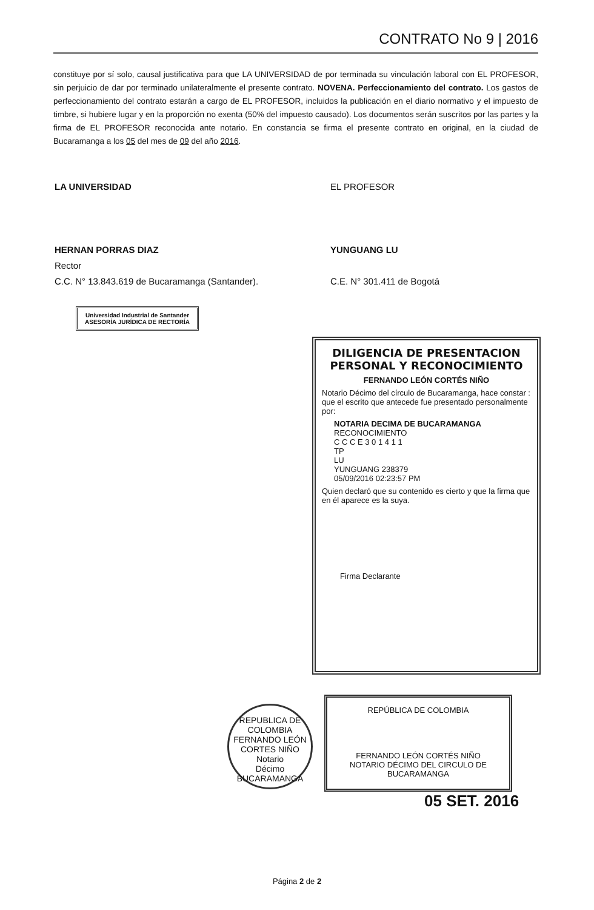CONTRATO No 9 | 2016
constituye por sí solo, causal justificativa para que LA UNIVERSIDAD de por terminada su vinculación laboral con EL PROFESOR, sin perjuicio de dar por terminado unilateralmente el presente contrato. NOVENA. Perfeccionamiento del contrato. Los gastos de perfeccionamiento del contrato estarán a cargo de EL PROFESOR, incluidos la publicación en el diario normativo y el impuesto de timbre, si hubiere lugar y en la proporción no exenta (50% del impuesto causado). Los documentos serán suscritos por las partes y la firma de EL PROFESOR reconocida ante notario. En constancia se firma el presente contrato en original, en la ciudad de Bucaramanga a los 05 del mes de 09 del año 2016.
LA UNIVERSIDAD
HERNAN PORRAS DIAZ
Rector
C.C. N° 13.843.619 de Bucaramanga (Santander).
EL PROFESOR
YUNGUANG LU
C.E. N° 301.411 de Bogotá
Universidad Industrial de Santander
ASESORÍA JURÍDICA DE RECTORÍA
DILIGENCIA DE PRESENTACION PERSONAL Y RECONOCIMIENTO
FERNANDO LEÓN CORTÉS NIÑO
Notario Décimo del círculo de Bucaramanga, hace constar : que el escrito que antecede fue presentado personalmente por:
NOTARIA DECIMA DE BUCARAMANGA
RECONOCIMIENTO
C C C E 3 0 1 4 1 1
TP
LU
YUNGUANG 238379
05/09/2016 02:23:57 PM
Quien declaró que su contenido es cierto y que la firma que en él aparece es la suya.
Firma Declarante
REPUBLICA DE COLOMBIA
FERNANDO LEÓN CORTES NIÑO
Notario
Décimo
BUCARAMANGA
REPÚBLICA DE COLOMBIA
FERNANDO LEÓN CORTÉS NIÑO
NOTARIO DÉCIMO DEL CIRCULO DE BUCARAMANGA
05 SET. 2016
Página 2 de 2